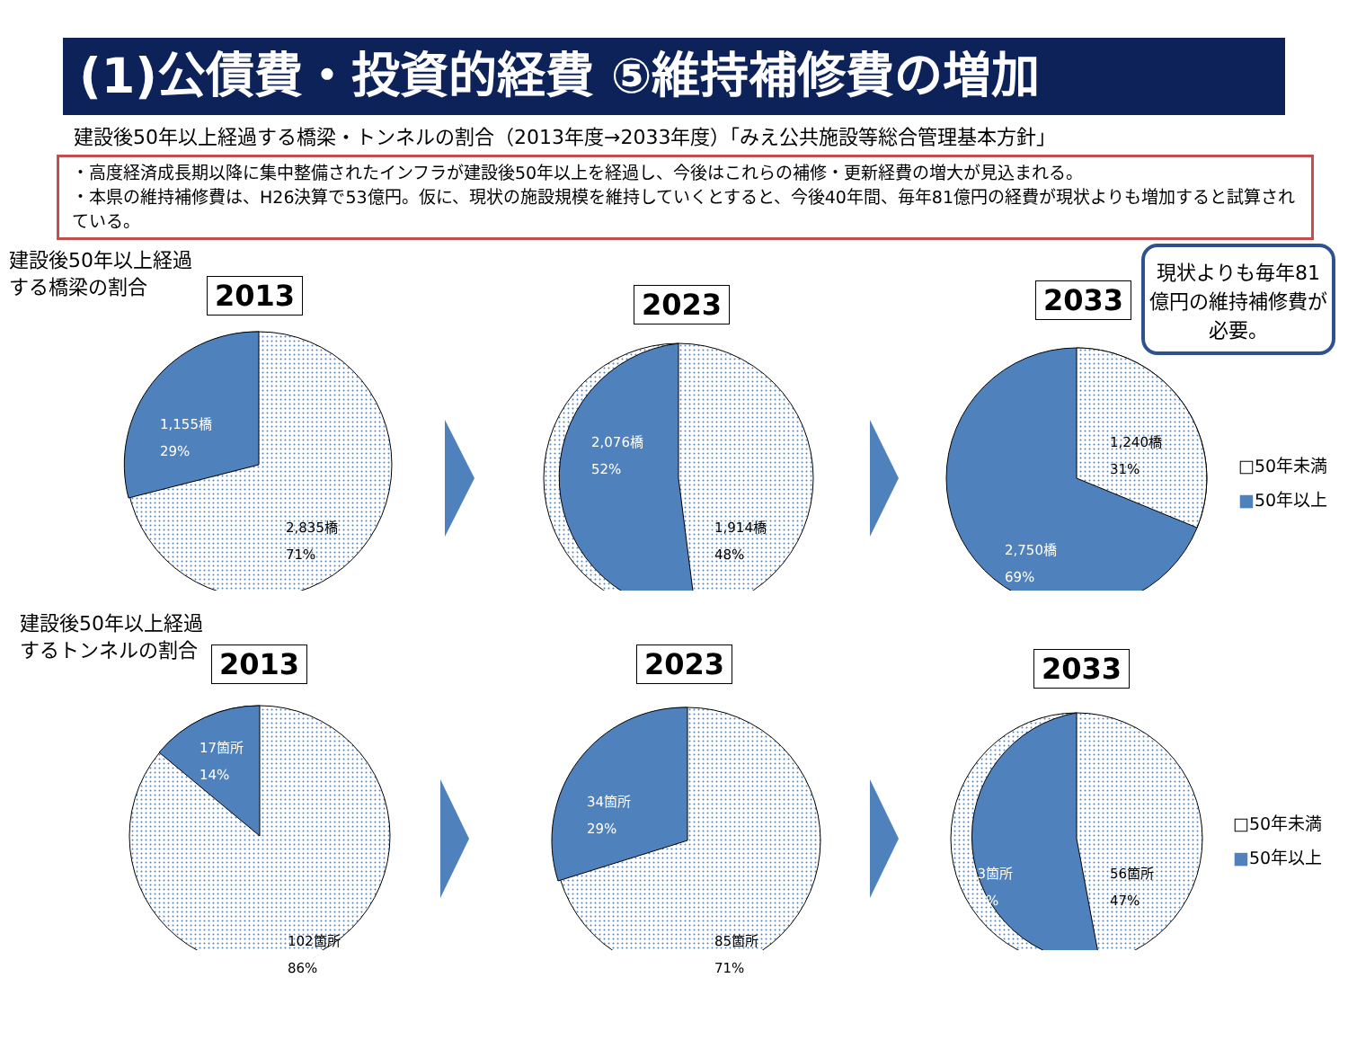(1)公債費・投資的経費 ⑤維持補修費の増加
建設後50年以上経過する橋梁・トンネルの割合（2013年度→2033年度）「みえ公共施設等総合管理基本方針」
・高度経済成長期以降に集中整備されたインフラが建設後50年以上を経過し、今後はこれらの補修・更新経費の増大が見込まれる。
・本県の維持補修費は、H26決算で53億円。仮に、現状の施設規模を維持していくとすると、今後40年間、毎年81億円の経費が現状よりも増加すると試算されている。
建設後50年以上経過
する橋梁の割合
2013 2023 2033
現状よりも毎年81億円の維持補修費が必要。
1,155橋
29%
2,835橋
71%
2,076橋
52%
1,914橋
48%
1,240橋
31%
2,750橋
69%
□50年未満
■50年以上
建設後50年以上経過
するトンネルの割合
2013 2023 2033
17箇所
14%
102箇所
86%
34箇所
29%
85箇所
71%
83箇所
53%
56箇所
47%
□50年未満
■50年以上